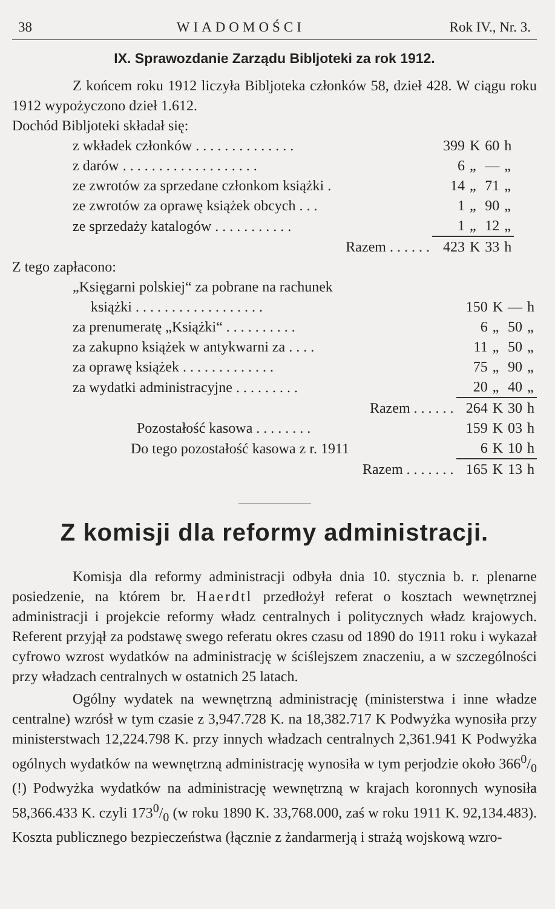38 WIADOMOŚCI Rok IV., Nr. 3.
IX. Sprawozdanie Zarządu Bibljoteki za rok 1912.
Z końcem roku 1912 liczyła Bibljoteka członków 58, dzieł 428. W ciągu roku 1912 wypożyczono dzieł 1.612.
Dochód Bibljoteki składał się:
| z wkładek członków . . . . . . . . . . . . . . | 399 | K | 60 | h |
| z darów . . . . . . . . . . . . . . . . . . . | 6 | „ | — | „ |
| ze zwrotów za sprzedane członkom książki . | 14 | „ | 71 | „ |
| ze zwrotów za oprawę książek obcych . . . | 1 | „ | 90 | „ |
| ze sprzedaży katalogów . . . . . . . . . . . | 1 | „ | 12 | „ |
| Razem . . . . . . | 423 | K | 33 | h |
Z tego zapłacono:
| „Księgarni polskiej“ za pobrane na rachunek | | | | |
| książki . . . . . . . . . . . . . . . . . . | 150 | K | — | h |
| za prenumeratę „Książki“ . . . . . . . . . . | 6 | „ | 50 | „ |
| za zakupno książek w antykwarni za . . . . | 11 | „ | 50 | „ |
| za oprawę książek . . . . . . . . . . . . . | 75 | „ | 90 | „ |
| za wydatki administracyjne . . . . . . . . . | 20 | „ | 40 | „ |
| Razem . . . . . . | 264 | K | 30 | h |
| Pozostałość kasowa . . . . . . . . | 159 | K | 03 | h |
| Do tego pozostałość kasowa z r. 1911 | 6 | K | 10 | h |
| Razem . . . . . . . | 165 | K | 13 | h |
Z komisji dla reformy administracji.
Komisja dla reformy administracji odbyła dnia 10. stycznia b. r. plenarne posiedzenie, na którem br. Haerdtl przedłożył referat o kosztach wewnętrznej administracji i projekcie reformy władz centralnych i politycznych władz krajowych. Referent przyjął za podstawę swego referatu okres czasu od 1890 do 1911 roku i wykazał cyfrowo wzrost wydatków na administrację w ściślejszem znaczeniu, a w szczególności przy władzach centralnych w ostatnich 25 latach.
Ogólny wydatek na wewnętrzną administrację (ministerstwa i inne władze centralne) wzrósł w tym czasie z 3,947.728 K. na 18,382.717 K Podwyżka wynosiła przy ministerstwach 12,224.798 K. przy innych władzach centralnych 2,361.941 K Podwyżka ogólnych wydatków na wewnętrzną administrację wynosiła w tym perjodzie około 3660/0 (!) Podwyżka wydatków na administrację wewnętrzną w krajach koronnych wynosiła 58,366.433 K. czyli 1730/0 (w roku 1890 K. 33,768.000, zaś w roku 1911 K. 92,134.483). Koszta publicznego bezpieczeństwa (łącznie z żandarmerją i strażą wojskową wzro-